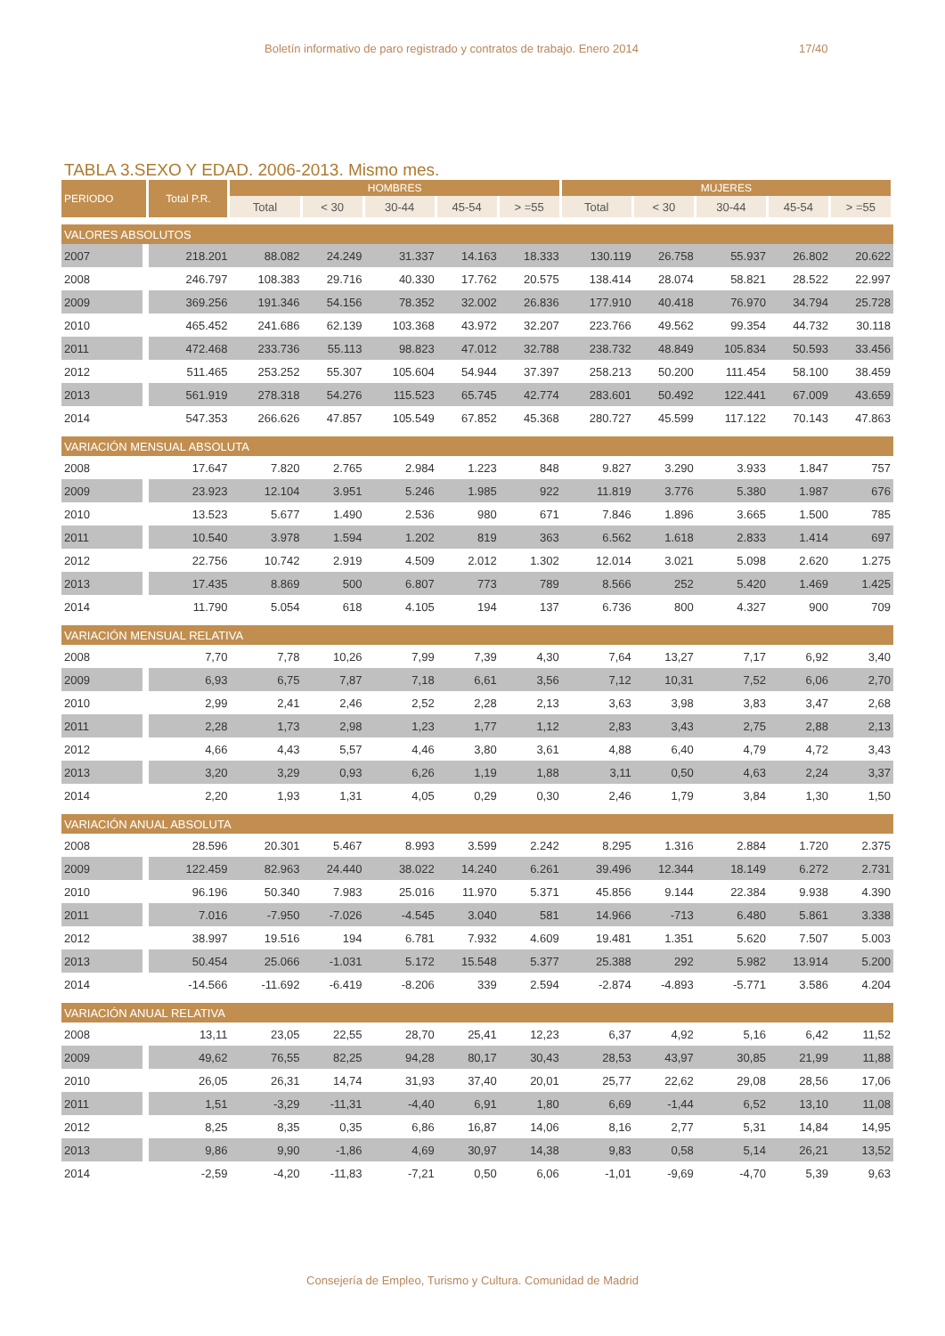Boletín informativo de paro registrado y contratos de trabajo. Enero 2014 17/40
TABLA 3.SEXO Y EDAD. 2006-2013. Mismo mes.
| PERIODO | Total P.R. | HOMBRES | | | | | MUJERES | | | | |
| --- | --- | --- | --- | --- | --- | --- | --- | --- | --- | --- | --- |
| | | Total | < 30 | 30-44 | 45-54 | > =55 | Total | < 30 | 30-44 | 45-54 | > =55 |
| VALORES ABSOLUTOS | | | | | | | | | | | |
| 2007 | 218.201 | 88.082 | 24.249 | 31.337 | 14.163 | 18.333 | 130.119 | 26.758 | 55.937 | 26.802 | 20.622 |
| 2008 | 246.797 | 108.383 | 29.716 | 40.330 | 17.762 | 20.575 | 138.414 | 28.074 | 58.821 | 28.522 | 22.997 |
| 2009 | 369.256 | 191.346 | 54.156 | 78.352 | 32.002 | 26.836 | 177.910 | 40.418 | 76.970 | 34.794 | 25.728 |
| 2010 | 465.452 | 241.686 | 62.139 | 103.368 | 43.972 | 32.207 | 223.766 | 49.562 | 99.354 | 44.732 | 30.118 |
| 2011 | 472.468 | 233.736 | 55.113 | 98.823 | 47.012 | 32.788 | 238.732 | 48.849 | 105.834 | 50.593 | 33.456 |
| 2012 | 511.465 | 253.252 | 55.307 | 105.604 | 54.944 | 37.397 | 258.213 | 50.200 | 111.454 | 58.100 | 38.459 |
| 2013 | 561.919 | 278.318 | 54.276 | 115.523 | 65.745 | 42.774 | 283.601 | 50.492 | 122.441 | 67.009 | 43.659 |
| 2014 | 547.353 | 266.626 | 47.857 | 105.549 | 67.852 | 45.368 | 280.727 | 45.599 | 117.122 | 70.143 | 47.863 |
| VARIACIÓN MENSUAL ABSOLUTA | | | | | | | | | | | |
| 2008 | 17.647 | 7.820 | 2.765 | 2.984 | 1.223 | 848 | 9.827 | 3.290 | 3.933 | 1.847 | 757 |
| 2009 | 23.923 | 12.104 | 3.951 | 5.246 | 1.985 | 922 | 11.819 | 3.776 | 5.380 | 1.987 | 676 |
| 2010 | 13.523 | 5.677 | 1.490 | 2.536 | 980 | 671 | 7.846 | 1.896 | 3.665 | 1.500 | 785 |
| 2011 | 10.540 | 3.978 | 1.594 | 1.202 | 819 | 363 | 6.562 | 1.618 | 2.833 | 1.414 | 697 |
| 2012 | 22.756 | 10.742 | 2.919 | 4.509 | 2.012 | 1.302 | 12.014 | 3.021 | 5.098 | 2.620 | 1.275 |
| 2013 | 17.435 | 8.869 | 500 | 6.807 | 773 | 789 | 8.566 | 252 | 5.420 | 1.469 | 1.425 |
| 2014 | 11.790 | 5.054 | 618 | 4.105 | 194 | 137 | 6.736 | 800 | 4.327 | 900 | 709 |
| VARIACIÓN MENSUAL RELATIVA | | | | | | | | | | | |
| 2008 | 7,70 | 7,78 | 10,26 | 7,99 | 7,39 | 4,30 | 7,64 | 13,27 | 7,17 | 6,92 | 3,40 |
| 2009 | 6,93 | 6,75 | 7,87 | 7,18 | 6,61 | 3,56 | 7,12 | 10,31 | 7,52 | 6,06 | 2,70 |
| 2010 | 2,99 | 2,41 | 2,46 | 2,52 | 2,28 | 2,13 | 3,63 | 3,98 | 3,83 | 3,47 | 2,68 |
| 2011 | 2,28 | 1,73 | 2,98 | 1,23 | 1,77 | 1,12 | 2,83 | 3,43 | 2,75 | 2,88 | 2,13 |
| 2012 | 4,66 | 4,43 | 5,57 | 4,46 | 3,80 | 3,61 | 4,88 | 6,40 | 4,79 | 4,72 | 3,43 |
| 2013 | 3,20 | 3,29 | 0,93 | 6,26 | 1,19 | 1,88 | 3,11 | 0,50 | 4,63 | 2,24 | 3,37 |
| 2014 | 2,20 | 1,93 | 1,31 | 4,05 | 0,29 | 0,30 | 2,46 | 1,79 | 3,84 | 1,30 | 1,50 |
| VARIACIÓN ANUAL ABSOLUTA | | | | | | | | | | | |
| 2008 | 28.596 | 20.301 | 5.467 | 8.993 | 3.599 | 2.242 | 8.295 | 1.316 | 2.884 | 1.720 | 2.375 |
| 2009 | 122.459 | 82.963 | 24.440 | 38.022 | 14.240 | 6.261 | 39.496 | 12.344 | 18.149 | 6.272 | 2.731 |
| 2010 | 96.196 | 50.340 | 7.983 | 25.016 | 11.970 | 5.371 | 45.856 | 9.144 | 22.384 | 9.938 | 4.390 |
| 2011 | 7.016 | -7.950 | -7.026 | -4.545 | 3.040 | 581 | 14.966 | -713 | 6.480 | 5.861 | 3.338 |
| 2012 | 38.997 | 19.516 | 194 | 6.781 | 7.932 | 4.609 | 19.481 | 1.351 | 5.620 | 7.507 | 5.003 |
| 2013 | 50.454 | 25.066 | -1.031 | 5.172 | 15.548 | 5.377 | 25.388 | 292 | 5.982 | 13.914 | 5.200 |
| 2014 | -14.566 | -11.692 | -6.419 | -8.206 | 339 | 2.594 | -2.874 | -4.893 | -5.771 | 3.586 | 4.204 |
| VARIACIÓN ANUAL RELATIVA | | | | | | | | | | | |
| 2008 | 13,11 | 23,05 | 22,55 | 28,70 | 25,41 | 12,23 | 6,37 | 4,92 | 5,16 | 6,42 | 11,52 |
| 2009 | 49,62 | 76,55 | 82,25 | 94,28 | 80,17 | 30,43 | 28,53 | 43,97 | 30,85 | 21,99 | 11,88 |
| 2010 | 26,05 | 26,31 | 14,74 | 31,93 | 37,40 | 20,01 | 25,77 | 22,62 | 29,08 | 28,56 | 17,06 |
| 2011 | 1,51 | -3,29 | -11,31 | -4,40 | 6,91 | 1,80 | 6,69 | -1,44 | 6,52 | 13,10 | 11,08 |
| 2012 | 8,25 | 8,35 | 0,35 | 6,86 | 16,87 | 14,06 | 8,16 | 2,77 | 5,31 | 14,84 | 14,95 |
| 2013 | 9,86 | 9,90 | -1,86 | 4,69 | 30,97 | 14,38 | 9,83 | 0,58 | 5,14 | 26,21 | 13,52 |
| 2014 | -2,59 | -4,20 | -11,83 | -7,21 | 0,50 | 6,06 | -1,01 | -9,69 | -4,70 | 5,39 | 9,63 |
Consejería de Empleo, Turismo y Cultura. Comunidad de Madrid